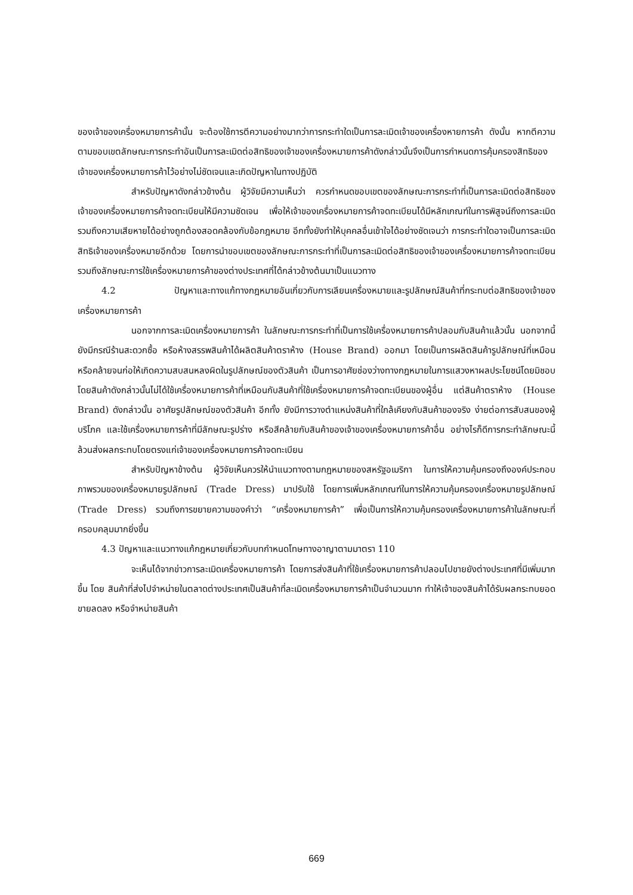ของเจ้าของเครื่องหมายการค้านั้น จะต้องใช้การตีความอย่างมากว่าการกระทำใดเป็นการละเมิดเจ้าของเครื่องหายการค้า ดังนั้น หากตีความตามขอบเขตลักษณะการกระทำอันเป็นการละเมิดต่อสิทธิของเจ้าของเครื่องหมายการค้าดังกล่าวนั้นจึงเป็นการกำหนดการคุ้มครองสิทธิของเจ้าของเครื่องหมายการค้าไว้อย่างไม่ชัดเจนและเกิดปัญหาในทางปฏิบัติ
สำหรับปัญหาดังกล่าวข้างต้น ผู้วิจัยมีความเห็นว่า ควรกำหนดขอบเขตของลักษณะการกระทำที่เป็นการละเมิดต่อสิทธิของเจ้าของเครื่องหมายการค้าจดทะเบียนให้มีความชัดเจน เพื่อให้เจ้าของเครื่องหมายการค้าจดทะเบียนได้มีหลักเกณฑ์ในการพิสูจน์ถึงการละเมิด รวมถึงความเสียหายได้อย่างถูกต้องสอดคล้องกับข้อกฎหมาย อีกทั้งยังทำให้บุคคลอื่นเข้าใจได้อย่างชัดเจนว่า การกระทำใดอาจเป็นการละเมิดสิทธิเจ้าของเครื่องหมายอีกด้วย โดยการนำขอบเขตของลักษณะการกระทำที่เป็นการละเมิดต่อสิทธิของเจ้าของเครื่องหมายการค้าจดทะเบียน รวมถึงลักษณะการใช้เครื่องหมายการค้าของต่างประเทศที่ได้กล่าวข้างต้นมาเป็นแนวทาง
4.2 ปัญหาและทางแก้ทางกฎหมายอันเกี่ยวกับการเลียนเครื่องหมายและรูปลักษณ์สินค้าที่กระทบต่อสิทธิของเจ้าของเครื่องหมายการค้า
นอกจากการละเมิดเครื่องหมายการค้า ในลักษณะการกระทำที่เป็นการใช้เครื่องหมายการค้าปลอมกับสินค้าแล้วนั้น นอกจากนี้ยังมีกรณีร้านสะดวกซื้อ หรือห้างสรรพสินค้าได้ผลิตสินค้าตราห้าง (House Brand) ออกมา โดยเป็นการผลิตสินค้ารูปลักษณ์ที่เหมือนหรือคล้ายจนก่อให้เกิดความสบสนหลงผิดในรูปลักษณ์ของตัวสินค้า เป็นการอาศัยช่องว่างทางกฎหมายในการแสวงหาผลประโยชน์โดยมิชอบ โดยสินค้าดังกล่าวนั้นไม่ได้ใช้เครื่องหมายการค้าที่เหมือนกับสินค้าที่ใช้เครื่องหมายการค้าจดทะเบียนของผู้อื่น แต่สินค้าตราห้าง (House Brand) ดังกล่าวนั้น อาศัยรูปลักษณ์ของตัวสินค้า อีกทั้ง ยังมีการวางตำแหน่งสินค้าที่ใกล้เคียงกับสินค้าของจริง ง่ายต่อการสับสนของผู้บริโภค และใช้เครื่องหมายการค้าที่มีลักษณะรูปร่าง หรือสีคล้ายกับสินค้าของเจ้าของเครื่องหมายการค้าอื่น อย่างไรก็ดีการกระทำลักษณะนี้ล้วนส่งผลกระทบโดยตรงแก่เจ้าของเครื่องหมายการค้าจดทะเบียน
สำหรับปัญหาข้างต้น ผู้วิจัยเห็นควรให้นำแนวทางตามกฎหมายของสหรัฐอเมริกา ในการให้ความคุ้มครองถึงองค์ประกอบ ภาพรวมของเครื่องหมายรูปลักษณ์ (Trade Dress) มาปรับใช้ โดยการเพิ่มหลักเกณฑ์ในการให้ความคุ้มครองเครื่องหมายรูปลักษณ์ (Trade Dress) รวมถึงการขยายความของคำว่า “เครื่องหมายการค้า” เพื่อเป็นการให้ความคุ้มครองเครื่องหมายการค้าในลักษณะที่ครอบคลุมมากยิ่งขึ้น
4.3 ปัญหาและแนวทางแก้กฎหมายเกี่ยวกับบทกำหนดโทษทางอาญาตามมาตรา 110
จะเห็นได้จากข่าวการละเมิดเครื่องหมายการค้า โดยการส่งสินค้าที่ใช้เครื่องหมายการค้าปลอมไปขายยังต่างประเทศที่มีเพิ่มมากขึ้น โดย สินค้าที่ส่งไปจำหน่ายในตลาดต่างประเทศเป็นสินค้าที่ละเมิดเครื่องหมายการค้าเป็นจำนวนมาก ทำให้เจ้าของสินค้าได้รับผลกระทบยอดขายลดลง หรือจำหน่ายสินค้า
669